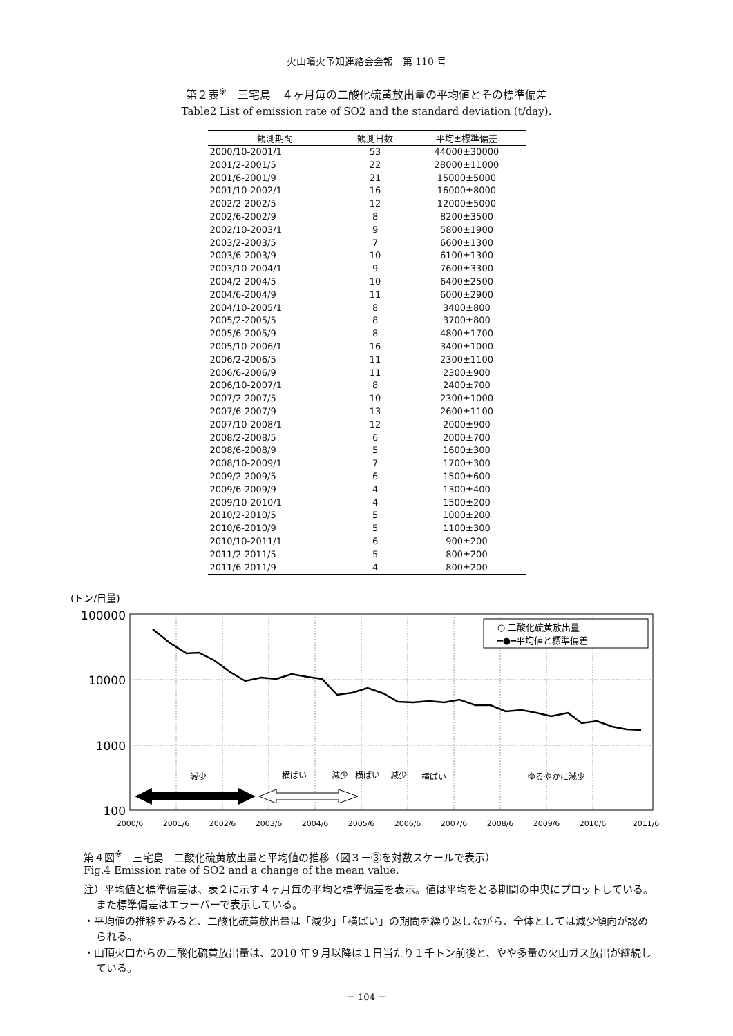火山噴火予知連絡会会報　第 110 号
第２表<sup>※</sup>　三宅島　４ヶ月毎の二酸化硫黄放出量の平均値とその標準偏差
Table2 List of emission rate of SO2 and the standard deviation (t/day).
| 観測期間 | 観測日数 | 平均±標準偏差 |
| --- | --- | --- |
| 2000/10-2001/1 | 53 | 44000±30000 |
| 2001/2-2001/5 | 22 | 28000±11000 |
| 2001/6-2001/9 | 21 | 15000±5000 |
| 2001/10-2002/1 | 16 | 16000±8000 |
| 2002/2-2002/5 | 12 | 12000±5000 |
| 2002/6-2002/9 | 8 | 8200±3500 |
| 2002/10-2003/1 | 9 | 5800±1900 |
| 2003/2-2003/5 | 7 | 6600±1300 |
| 2003/6-2003/9 | 10 | 6100±1300 |
| 2003/10-2004/1 | 9 | 7600±3300 |
| 2004/2-2004/5 | 10 | 6400±2500 |
| 2004/6-2004/9 | 11 | 6000±2900 |
| 2004/10-2005/1 | 8 | 3400±800 |
| 2005/2-2005/5 | 8 | 3700±800 |
| 2005/6-2005/9 | 8 | 4800±1700 |
| 2005/10-2006/1 | 16 | 3400±1000 |
| 2006/2-2006/5 | 11 | 2300±1100 |
| 2006/6-2006/9 | 11 | 2300±900 |
| 2006/10-2007/1 | 8 | 2400±700 |
| 2007/2-2007/5 | 10 | 2300±1000 |
| 2007/6-2007/9 | 13 | 2600±1100 |
| 2007/10-2008/1 | 12 | 2000±900 |
| 2008/2-2008/5 | 6 | 2000±700 |
| 2008/6-2008/9 | 5 | 1600±300 |
| 2008/10-2009/1 | 7 | 1700±300 |
| 2009/2-2009/5 | 6 | 1500±600 |
| 2009/6-2009/9 | 4 | 1300±400 |
| 2009/10-2010/1 | 4 | 1500±200 |
| 2010/2-2010/5 | 5 | 1000±200 |
| 2010/6-2010/9 | 5 | 1100±300 |
| 2010/10-2011/1 | 6 | 900±200 |
| 2011/2-2011/5 | 5 | 800±200 |
| 2011/6-2011/9 | 4 | 800±200 |
(トン/日量)
100000
10000
1000
100
○ 二酸化硫黄放出量
━●━平均値と標準偏差
減少
横ばい
減少
横ばい
減少
横ばい
ゆるやかに減少
2000/6
2001/6
2002/6
2003/6
2004/6
2005/6
2006/6
2007/6
2008/6
2009/6
2010/6
2011/6
第４図<sup>※</sup>　三宅島　二酸化硫黄放出量と平均値の推移（図３－③を対数スケールで表示）
Fig.4 Emission rate of SO2 and a change of the mean value.
注）平均値と標準偏差は、表２に示す４ヶ月毎の平均と標準偏差を表示。値は平均をとる期間の中央にプロットしている。また標準偏差はエラーバーで表示している。
・平均値の推移をみると、二酸化硫黄放出量は「減少」「横ばい」の期間を繰り返しながら、全体としては減少傾向が認められる。
・山頂火口からの二酸化硫黄放出量は、2010 年９月以降は１日当たり１千トン前後と、やや多量の火山ガス放出が継続している。
－ 104 －